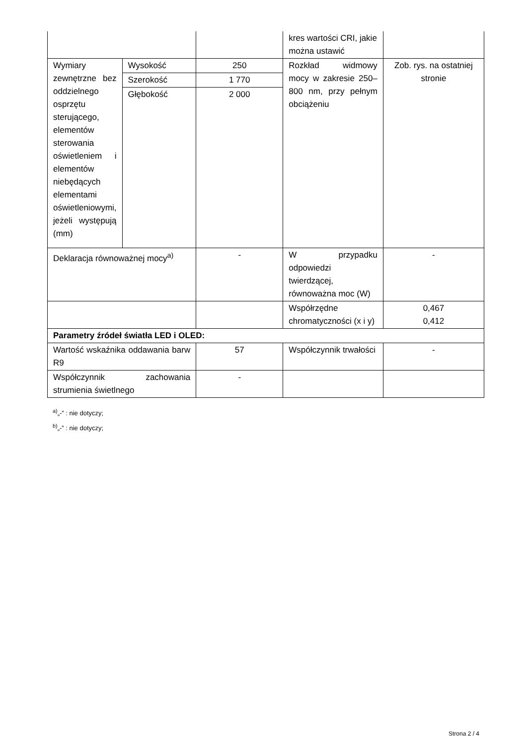| | | | kres wartości CRI, jakie można ustawić | |
| Wymiary zewnętrzne bez oddzielnego osprzętu sterującego, elementów sterowania oświetleniem i elementów niebędących elementami oświetleniowymi, jeżeli występują (mm) | Wysokość | 250 | Rozkład widmowy mocy w zakresie 250–800 nm, przy pełnym obciążeniu | Zob. rys. na ostatniej stronie |
| | Szerokość | 1 770 | | |
| | Głębokość | 2 000 | | |
| Deklaracja równoważnej mocy<sup>a)</sup> | | - | W przypadku odpowiedzi twierdzącej, równoważna moc (W) | - |
| | | | Współrzędne chromatyczności (x i y) | 0,467 0,412 |
| Parametry źródeł światła LED i OLED: | | | | |
| Wartość wskaźnika oddawania barw R9 | | 57 | Współczynnik trwałości | - |
| Współczynnik zachowania strumienia świetlnego | | - | | |
<sup>a)</sup>„-” : nie dotyczy;
<sup>b)</sup>„-” : nie dotyczy;
Strona 2 / 4